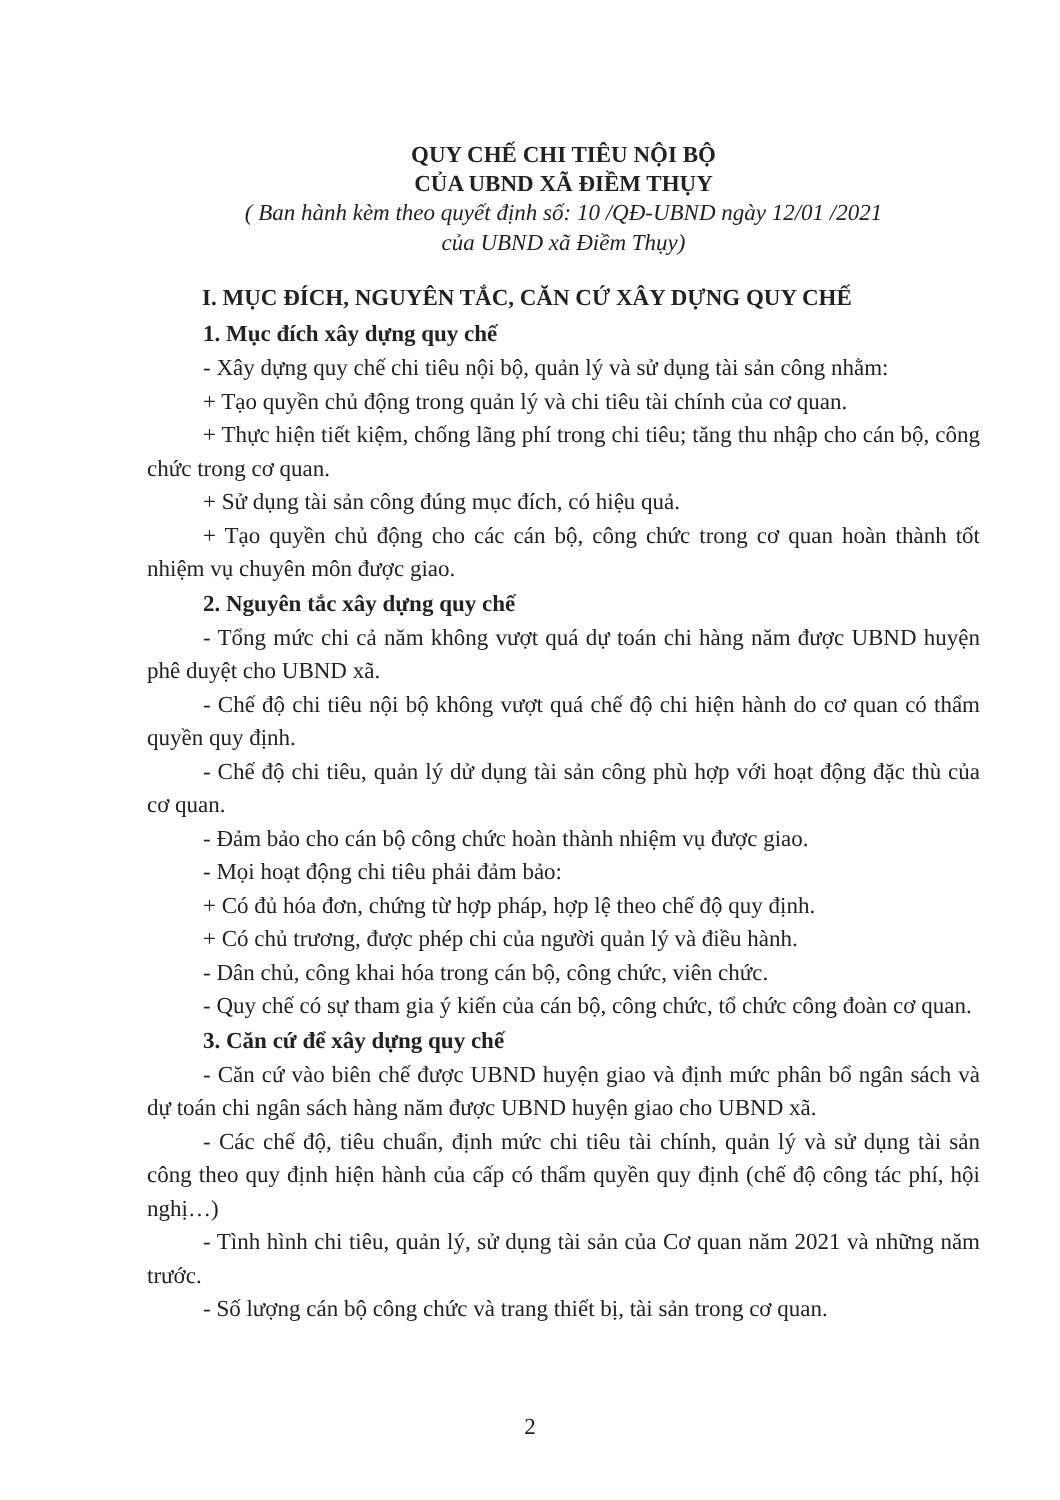QUY CHẾ CHI TIÊU NỘI BỘ
CỦA UBND XÃ ĐIỀM THỤY
( Ban hành kèm theo quyết định số: 10 /QĐ-UBND ngày 12/01 /2021
của UBND xã Điềm Thụy)
I. MỤC ĐÍCH, NGUYÊN TẮC, CĂN CỨ XÂY DỰNG QUY CHẾ
1. Mục đích xây dựng quy chế
- Xây dựng quy chế chi tiêu nội bộ, quản lý và sử dụng tài sản công nhằm:
+ Tạo quyền chủ động trong quản lý và chi tiêu tài chính của cơ quan.
+ Thực hiện tiết kiệm, chống lãng phí trong chi tiêu; tăng thu nhập cho cán bộ, công chức trong cơ quan.
+ Sử dụng tài sản công đúng mục đích, có hiệu quả.
+ Tạo quyền chủ động cho các cán bộ, công chức trong cơ quan hoàn thành tốt nhiệm vụ chuyên môn được giao.
2. Nguyên tắc xây dựng quy chế
- Tổng mức chi cả năm không vượt quá dự toán chi hàng năm được UBND huyện phê duyệt cho UBND xã.
- Chế độ chi tiêu nội bộ không vượt quá chế độ chi hiện hành do cơ quan có thẩm quyền quy định.
- Chế độ chi tiêu, quản lý dử dụng tài sản công phù hợp với hoạt động đặc thù của cơ quan.
- Đảm bảo cho cán bộ công chức hoàn thành nhiệm vụ được giao.
- Mọi hoạt động chi tiêu phải đảm bảo:
+ Có đủ hóa đơn, chứng từ hợp pháp, hợp lệ theo chế độ quy định.
+ Có chủ trương, được phép chi của người quản lý và điều hành.
- Dân chủ, công khai hóa trong cán bộ, công chức, viên chức.
- Quy chế có sự tham gia ý kiến của cán bộ, công chức, tổ chức công đoàn cơ quan.
3. Căn cứ để xây dựng quy chế
- Căn cứ vào biên chế được UBND huyện giao và định mức phân bổ ngân sách và dự toán chi ngân sách hàng năm được UBND huyện giao cho UBND xã.
- Các chế độ, tiêu chuẩn, định mức chi tiêu tài chính, quản lý và sử dụng tài sản công theo quy định hiện hành của cấp có thẩm quyền quy định (chế độ công tác phí, hội nghị…)
- Tình hình chi tiêu, quản lý, sử dụng tài sản của Cơ quan năm 2021 và những năm trước.
- Số lượng cán bộ công chức và trang thiết bị, tài sản trong cơ quan.
2